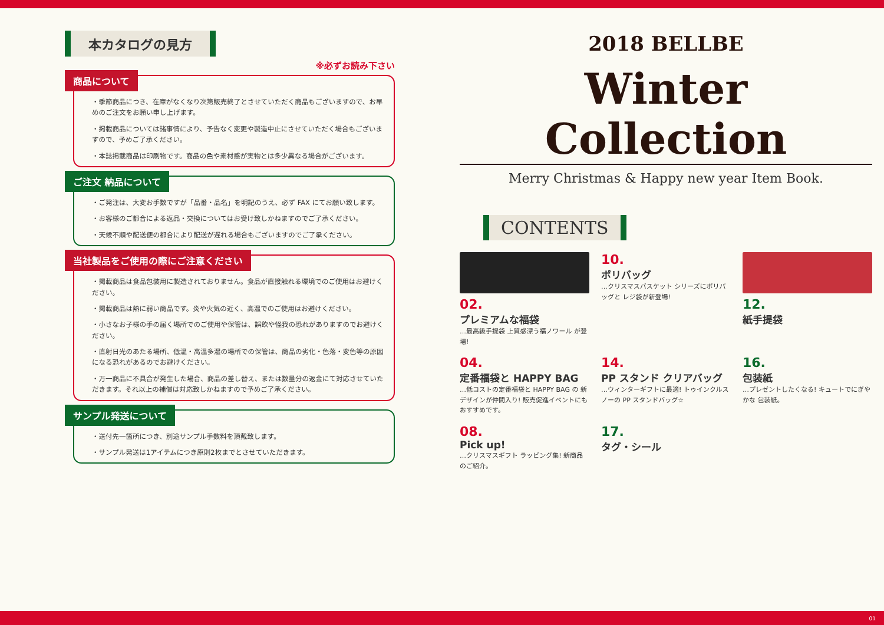本カタログの見方
※必ずお読み下さい
商品について
・季節商品につき、在庫がなくなり次第販売終了とさせていただく商品もございますので、お早めのご注文をお願い申し上げます。
・掲載商品については諸事情により、予告なく変更や製造中止にさせていただく場合もございますので、予めご了承ください。
・本誌掲載商品は印刷物です。商品の色や素材感が実物とは多少異なる場合がございます。
ご注文 納品について
・ご発注は、大変お手数ですが「品番・品名」を明記のうえ、必ず FAX にてお願い致します。
・お客様のご都合による返品・交換についてはお受け致しかねますのでご了承ください。
・天候不順や配送便の都合により配送が遅れる場合もございますのでご了承ください。
当社製品をご使用の際にご注意ください
・掲載商品は食品包装用に製造されておりません。食品が直接触れる環境でのご使用はお避けください。
・掲載商品は熱に弱い商品です。炎や火気の近く、高温でのご使用はお避けください。
・小さなお子様の手の届く場所でのご使用や保管は、誤飲や怪我の恐れがありますのでお避けください。
・直射日光のあたる場所、低温・高温多湿の場所での保管は、商品の劣化・色落・変色等の原因になる恐れがあるのでお避けください。
・万一商品に不具合が発生した場合、商品の差し替え、または数量分の返金にて対応させていただきます。それ以上の補償は対応致しかねますので予めご了承ください。
サンプル発送について
・送付先一箇所につき、別途サンプル手数料を頂戴致します。
・サンプル発送は1アイテムにつき原則2枚までとさせていただきます。
2018 BELLBE
Winter Collection
Merry Christmas & Happy new year Item Book.
CONTENTS
02.
プレミアムな福袋
…最高級手提袋 上質感漂う福ノワール が登場!
10.
ポリバッグ
…クリスマスバスケット シリーズにポリバッグと レジ袋が新登場!
12.
紙手提袋
04.
定番福袋と HAPPY BAG
…低コストの定番福袋と HAPPY BAG の 新デザインが仲間入り! 販売促進イベントにも おすすめです。
14.
PP スタンド クリアバッグ
…ウィンターギフトに最適! トゥインクルスノーの PP スタンドバッグ☆
16.
包装紙
…プレゼントしたくなる! キュートでにぎやかな 包装紙。
08.
Pick up!
…クリスマスギフト ラッピング集! 新商品のご紹介。
17.
タグ・シール
01